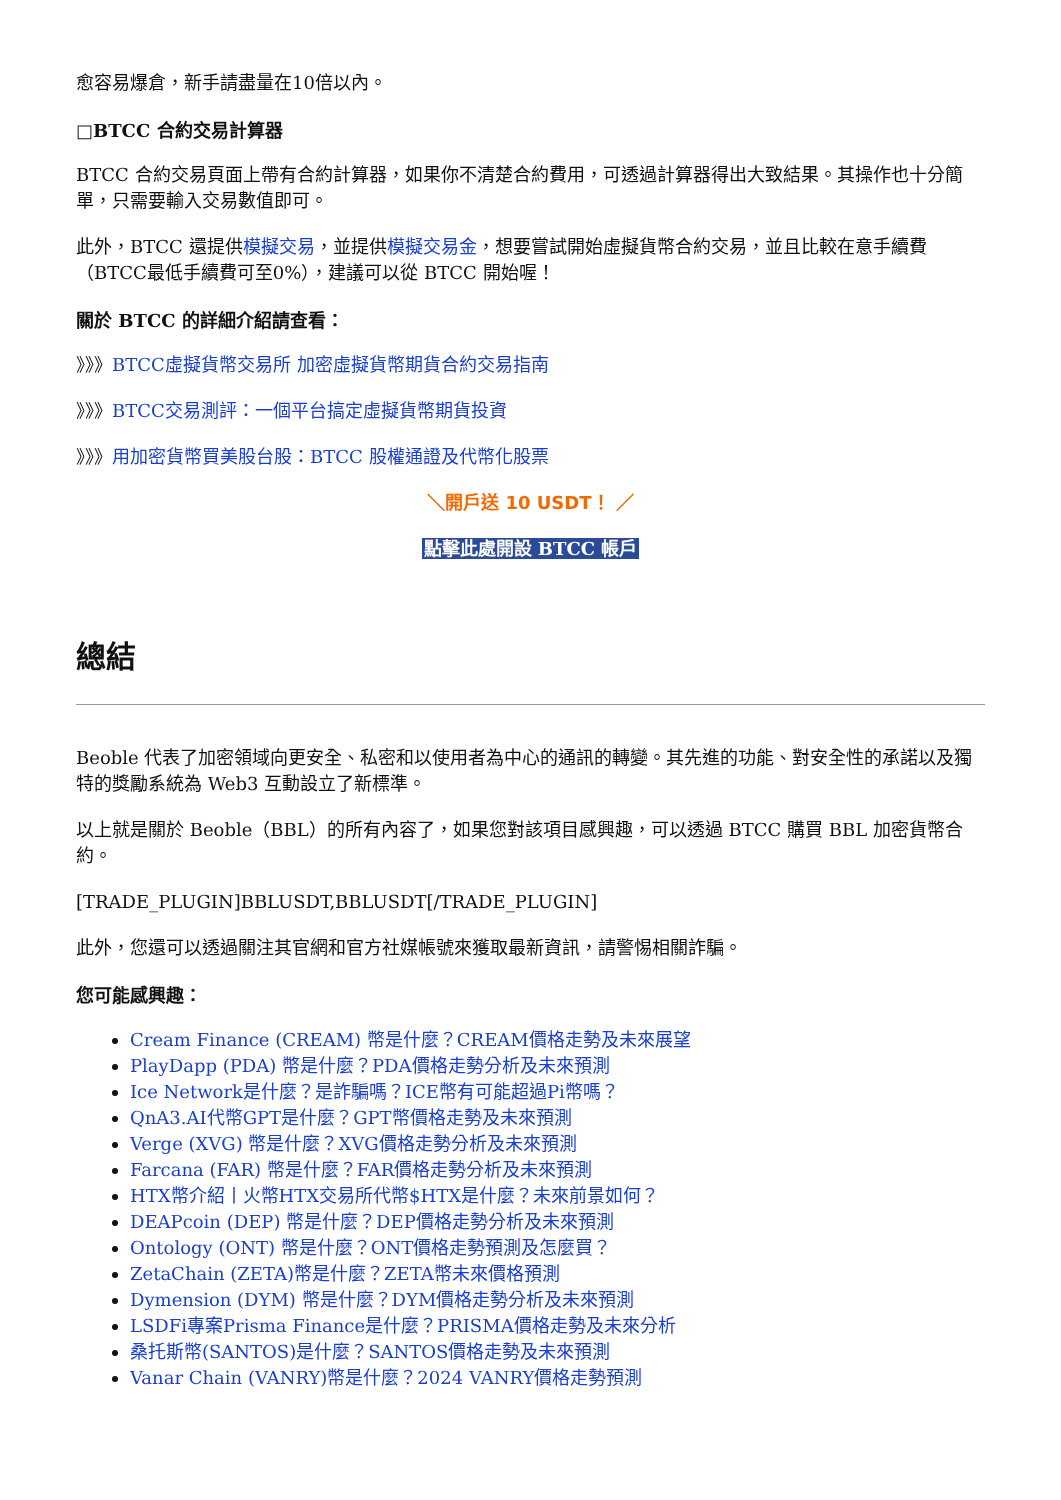愈容易爆倉，新手請盡量在10倍以內。
□BTCC 合約交易計算器
BTCC 合約交易頁面上帶有合約計算器，如果你不清楚合約費用，可透過計算器得出大致結果。其操作也十分簡單，只需要輸入交易數值即可。
此外，BTCC 還提供模擬交易，並提供模擬交易金，想要嘗試開始虛擬貨幣合約交易，並且比較在意手續費（BTCC最低手續費可至0%），建議可以從 BTCC 開始喔！
關於 BTCC 的詳細介紹請查看：
》》》BTCC虛擬貨幣交易所 加密虛擬貨幣期貨合約交易指南
》》》BTCC交易測評：一個平台搞定虛擬貨幣期貨投資
》》》用加密貨幣買美股台股：BTCC 股權通證及代幣化股票
＼開戶送 10 USDT！ ／
點擊此處開設 BTCC 帳戶
總結
Beoble 代表了加密領域向更安全、私密和以使用者為中心的通訊的轉變。其先進的功能、對安全性的承諾以及獨特的獎勵系統為 Web3 互動設立了新標準。
以上就是關於 Beoble（BBL）的所有內容了，如果您對該項目感興趣，可以透過 BTCC 購買 BBL 加密貨幣合約。
[TRADE_PLUGIN]BBLUSDT,BBLUSDT[/TRADE_PLUGIN]
此外，您還可以透過關注其官網和官方社媒帳號來獲取最新資訊，請警惕相關詐騙。
您可能感興趣：
Cream Finance (CREAM) 幣是什麼？CREAM價格走勢及未來展望
PlayDapp (PDA) 幣是什麼？PDA價格走勢分析及未來預測
Ice Network是什麼？是詐騙嗎？ICE幣有可能超過Pi幣嗎？
QnA3.AI代幣GPT是什麼？GPT幣價格走勢及未來預測
Verge (XVG) 幣是什麼？XVG價格走勢分析及未來預測
Farcana (FAR) 幣是什麼？FAR價格走勢分析及未來預測
HTX幣介紹丨火幣HTX交易所代幣$HTX是什麼？未來前景如何？
DEAPcoin (DEP) 幣是什麼？DEP價格走勢分析及未來預測
Ontology (ONT) 幣是什麼？ONT價格走勢預測及怎麼買？
ZetaChain (ZETA)幣是什麼？ZETA幣未來價格預測
Dymension (DYM) 幣是什麼？DYM價格走勢分析及未來預測
LSDFi專案Prisma Finance是什麼？PRISMA價格走勢及未來分析
桑托斯幣(SANTOS)是什麼？SANTOS價格走勢及未來預測
Vanar Chain (VANRY)幣是什麼？2024 VANRY價格走勢預測